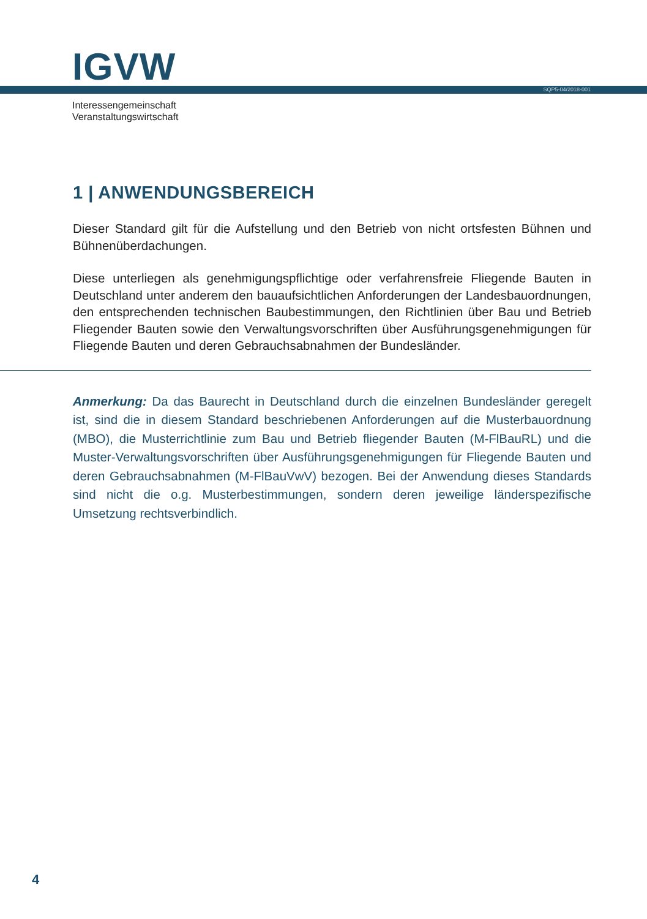IGVW SQP5-04/2018-001
Interessengemeinschaft
Veranstaltungswirtschaft
1 | ANWENDUNGSBEREICH
Dieser Standard gilt für die Aufstellung und den Betrieb von nicht ortsfesten Bühnen und Bühnenüberdachungen.
Diese unterliegen als genehmigungspflichtige oder verfahrensfreie Fliegende Bauten in Deutschland unter anderem den bauaufsichtlichen Anforderungen der Landesbauordnungen, den entsprechenden technischen Baubestimmungen, den Richtlinien über Bau und Betrieb Fliegender Bauten sowie den Verwaltungsvorschriften über Ausführungsgenehmigungen für Fliegende Bauten und deren Gebrauchsabnahmen der Bundesländer.
Anmerkung: Da das Baurecht in Deutschland durch die einzelnen Bundesländer geregelt ist, sind die in diesem Standard beschriebenen Anforderungen auf die Musterbauordnung (MBO), die Musterrichtlinie zum Bau und Betrieb fliegender Bauten (M-FlBauRL) und die Muster-Verwaltungsvorschriften über Ausführungsgenehmigungen für Fliegende Bauten und deren Gebrauchsabnahmen (M-FlBauVwV) bezogen. Bei der Anwendung dieses Standards sind nicht die o.g. Musterbestimmungen, sondern deren jeweilige länderspezifische Umsetzung rechtsverbindlich.
4